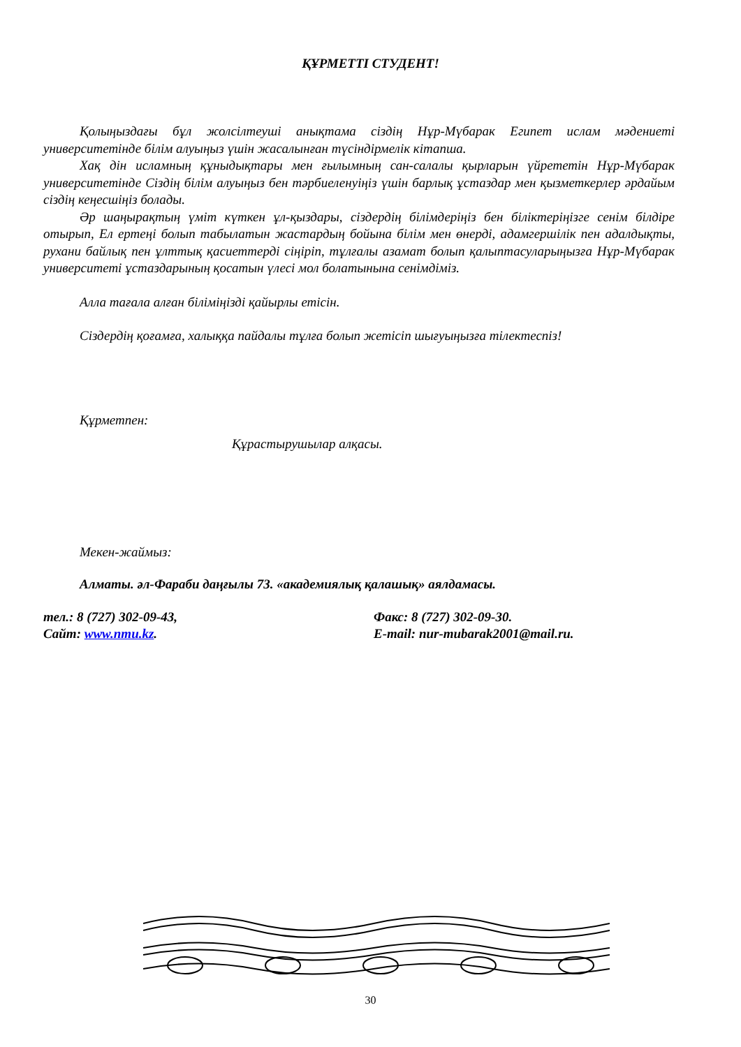ҚҰРМЕТТІ СТУДЕНТ!
Қолыңыздағы бұл жолсілтеуші анықтама сіздің Нұр-Мүбарак Египет ислам мәдениеті университетінде білім алуыңыз үшін жасалынған түсіндірмелік кітапша.
Хақ дін исламның құныдықтары мен ғылымның сан-салалы қырларын үйрететін Нұр-Мүбарак университетінде Сіздің білім алуыңыз бен тәрбиеленуіңіз үшін барлық ұстаздар мен қызметкерлер әрдайым сіздің кеңесшіңіз болады.
Әр шаңырақтың үміт күткен ұл-қыздары, сіздердің білімдеріңіз бен біліктеріңізге сенім білдіре отырып, Ел ертеңі болып табылатын жастардың бойына білім мен өнерді, адамгершілік пен адалдықты, рухани байлық пен ұлттық қасиеттерді сіңіріп, тұлғалы азамат болып қалыптасуларыңызға Нұр-Мүбарак университеті ұстаздарының қосатын үлесі мол болатынына сенімдіміз.
Алла тағала алған біліміңізді қайырлы етісін.
Сіздердің қоғамға, халыққа пайдалы тұлға болып жетісіп шығуыңызға тілектеспіз!
Құрметпен:
Құрастырушылар алқасы.
Мекен-жаймыз:
Алматы. әл-Фараби даңғылы 73. «академиялық қалашық» аялдамасы.
тел.: 8 (727) 302-09-43, Факс: 8 (727) 302-09-30.
Сайт: www.nmu.kz. E-mail: nur-mubarak2001@mail.ru.
30